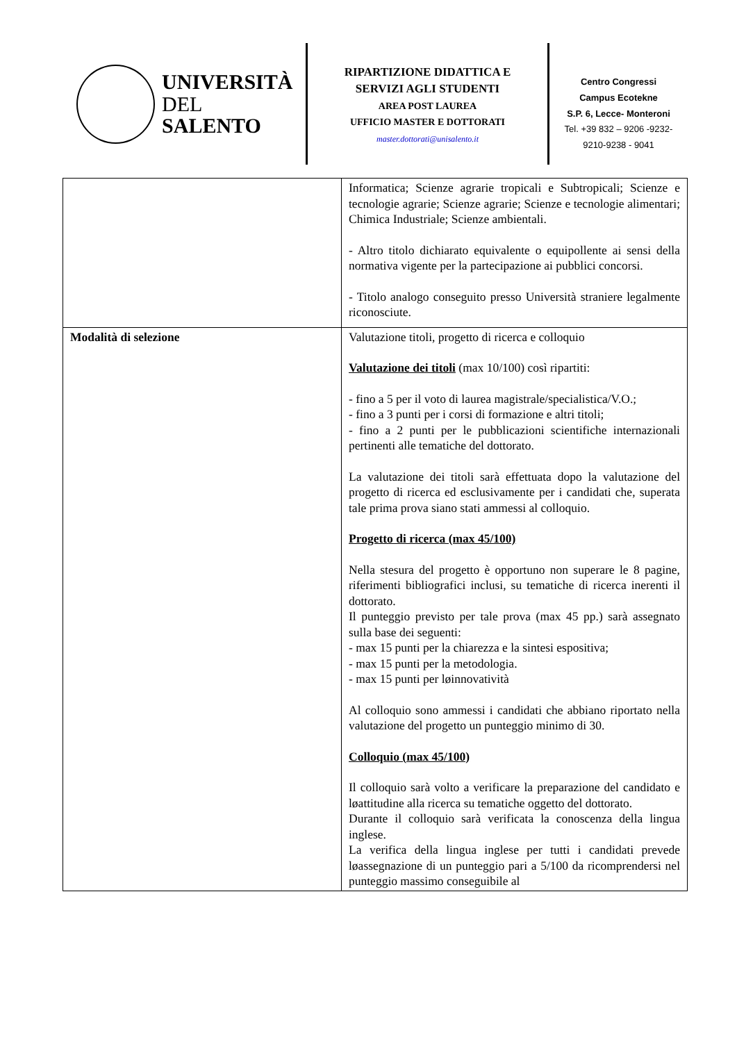UNIVERSITÀ
DEL SALENTO
RIPARTIZIONE DIDATTICA E
SERVIZI AGLI STUDENTI
AREA POST LAUREA
UFFICIO MASTER E DOTTORATI
master.dottorati@unisalento.it
Centro Congressi
Campus Ecotekne
S.P. 6, Lecce- Monteroni
Tel. +39 832 – 9206 -9232-
9210-9238 - 9041
| | Informatica; Scienze agrarie tropicali e Subtropicali; Scienze e tecnologie agrarie; Scienze agrarie; Scienze e tecnologie alimentari; Chimica Industriale; Scienze ambientali. - Altro titolo dichiarato equivalente o equipollente ai sensi della normativa vigente per la partecipazione ai pubblici concorsi. - Titolo analogo conseguito presso Università straniere legalmente riconosciute. |
| Modalità di selezione | Valutazione titoli, progetto di ricerca e colloquio Valutazione dei titoli (max 10/100) così ripartiti: - fino a 5 per il voto di laurea magistrale/specialistica/V.O.; - fino a 3 punti per i corsi di formazione e altri titoli; - fino a 2 punti per le pubblicazioni scientifiche internazionali pertinenti alle tematiche del dottorato. La valutazione dei titoli sarà effettuata dopo la valutazione del progetto di ricerca ed esclusivamente per i candidati che, superata tale prima prova siano stati ammessi al colloquio. Progetto di ricerca (max 45/100) Nella stesura del progetto è opportuno non superare le 8 pagine, riferimenti bibliografici inclusi, su tematiche di ricerca inerenti il dottorato. Il punteggio previsto per tale prova (max 45 pp.) sarà assegnato sulla base dei seguenti: - max 15 punti per la chiarezza e la sintesi espositiva; - max 15 punti per la metodologia. - max 15 punti per løinnovatività Al colloquio sono ammessi i candidati che abbiano riportato nella valutazione del progetto un punteggio minimo di 30. Colloquio (max 45/100) Il colloquio sarà volto a verificare la preparazione del candidato e løattitudine alla ricerca su tematiche oggetto del dottorato. Durante il colloquio sarà verificata la conoscenza della lingua inglese. La verifica della lingua inglese per tutti i candidati prevede løassegnazione di un punteggio pari a 5/100 da ricomprendersi nel punteggio massimo conseguibile al |